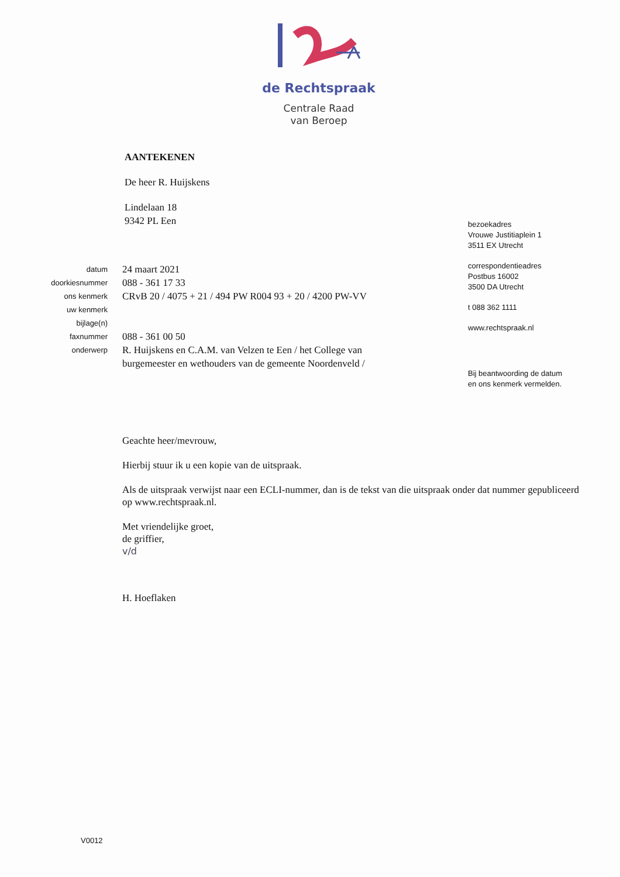de Rechtspraak
Centrale Raad
van Beroep
AANTEKENEN
De heer R. Huijskens
Lindelaan 18
9342 PL Een
datum 24 maart 2021
doorkiesnummer 088 - 361 17 33
ons kenmerk CRvB 20 / 4075 + 21 / 494 PW R004 93 + 20 / 4200 PW-VV
uw kenmerk
bijlage(n)
faxnummer 088 - 361 00 50
onderwerp R. Huijskens en C.A.M. van Velzen te Een / het College van
burgemeester en wethouders van de gemeente Noordenveld /
bezoekadres
Vrouwe Justitiaplein 1
3511 EX Utrecht
correspondentieadres
Postbus 16002
3500 DA Utrecht
t 088 362 1111
www.rechtspraak.nl
Bij beantwoording de datum
en ons kenmerk vermelden.
Geachte heer/mevrouw,
Hierbij stuur ik u een kopie van de uitspraak.
Als de uitspraak verwijst naar een ECLI-nummer, dan is de tekst van die uitspraak onder dat nummer gepubliceerd op www.rechtspraak.nl.
Met vriendelijke groet,
de griffier,
v/d
H. Hoeflaken
V0012